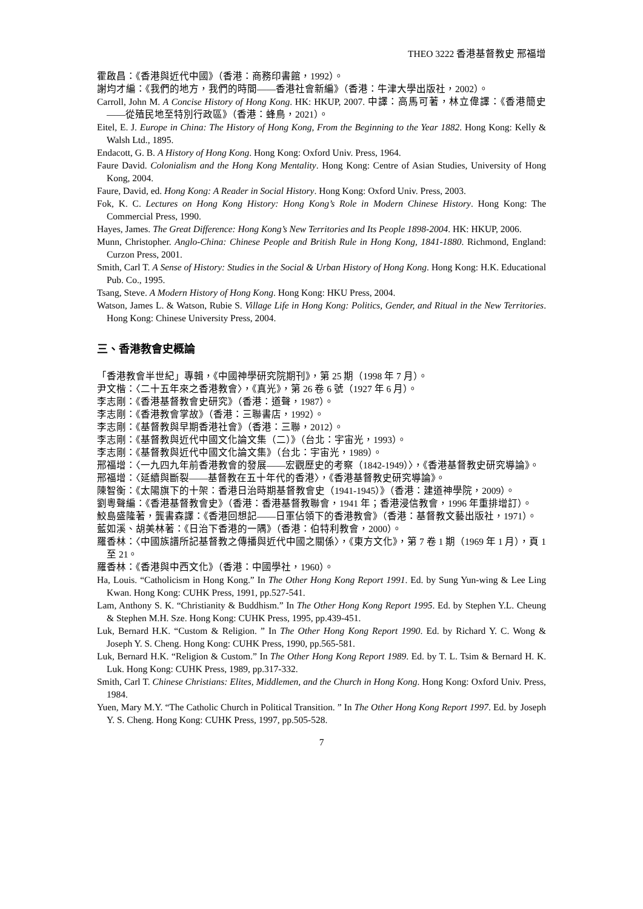THEO 3222 香港基督教史 邢福增
霍啟昌：《香港與近代中國》（香港：商務印書館，1992）。
謝均才編：《我們的地方，我們的時間——香港社會新編》（香港：牛津大學出版社，2002）。
Carroll, John M. A Concise History of Hong Kong. HK: HKUP, 2007. 中譯：高馬可著，林立偉譯：《香港簡史——從殖民地至特別行政區》（香港：蜂鳥，2021）。
Eitel, E. J. Europe in China: The History of Hong Kong, From the Beginning to the Year 1882. Hong Kong: Kelly & Walsh Ltd., 1895.
Endacott, G. B. A History of Hong Kong. Hong Kong: Oxford Univ. Press, 1964.
Faure David. Colonialism and the Hong Kong Mentality. Hong Kong: Centre of Asian Studies, University of Hong Kong, 2004.
Faure, David, ed. Hong Kong: A Reader in Social History. Hong Kong: Oxford Univ. Press, 2003.
Fok, K. C. Lectures on Hong Kong History: Hong Kong’s Role in Modern Chinese History. Hong Kong: The Commercial Press, 1990.
Hayes, James. The Great Difference: Hong Kong’s New Territories and Its People 1898-2004. HK: HKUP, 2006.
Munn, Christopher. Anglo-China: Chinese People and British Rule in Hong Kong, 1841-1880. Richmond, England: Curzon Press, 2001.
Smith, Carl T. A Sense of History: Studies in the Social & Urban History of Hong Kong. Hong Kong: H.K. Educational Pub. Co., 1995.
Tsang, Steve. A Modern History of Hong Kong. Hong Kong: HKU Press, 2004.
Watson, James L. & Watson, Rubie S. Village Life in Hong Kong: Politics, Gender, and Ritual in the New Territories. Hong Kong: Chinese University Press, 2004.
三、香港教會史概論
「香港教會半世紀」專輯，《中國神學研究院期刊》，第 25 期（1998 年 7 月）。
尹文楷：〈二十五年來之香港教會〉，《真光》，第 26 卷 6 號（1927 年 6 月）。
李志剛：《香港基督教會史研究》（香港：道聲，1987）。
李志剛：《香港教會掌故》（香港：三聯書店，1992）。
李志剛：《基督教與早期香港社會》（香港：三聯，2012）。
李志剛：《基督教與近代中國文化論文集（二）》（台北：宇宙光，1993）。
李志剛：《基督教與近代中國文化論文集》（台北：宇宙光，1989）。
邢福增：〈一九四九年前香港教會的發展——宏觀歷史的考察（1842-1949）〉，《香港基督教史研究導論》。
邢福增：〈延續與斷裂——基督教在五十年代的香港〉，《香港基督教史研究導論》。
陳智衡：《太陽旗下的十架：香港日治時期基督教會史（1941-1945）》（香港：建道神學院，2009）。
劉粵聲編：《香港基督教會史》（香港：香港基督教聯會，1941 年；香港浸信教會，1996 年重排增訂）。
鮫島盛隆著，龔書森譯：《香港回想記——日軍佔領下的香港教會》（香港：基督教文藝出版社，1971）。
藍如溪、胡美林著：《日治下香港的一隅》（香港：伯特利教會，2000）。
羅香林：〈中國族譜所記基督教之傳播與近代中國之關係〉，《東方文化》，第 7 卷 1 期（1969 年 1 月），頁 1 至 21。
羅香林：《香港與中西文化》（香港：中國學社，1960）。
Ha, Louis. “Catholicism in Hong Kong.” In The Other Hong Kong Report 1991. Ed. by Sung Yun-wing & Lee Ling Kwan. Hong Kong: CUHK Press, 1991, pp.527-541.
Lam, Anthony S. K. “Christianity & Buddhism.” In The Other Hong Kong Report 1995. Ed. by Stephen Y.L. Cheung & Stephen M.H. Sze. Hong Kong: CUHK Press, 1995, pp.439-451.
Luk, Bernard H.K. “Custom & Religion. ” In The Other Hong Kong Report 1990. Ed. by Richard Y. C. Wong & Joseph Y. S. Cheng. Hong Kong: CUHK Press, 1990, pp.565-581.
Luk, Bernard H.K. “Religion & Custom.” In The Other Hong Kong Report 1989. Ed. by T. L. Tsim & Bernard H. K. Luk. Hong Kong: CUHK Press, 1989, pp.317-332.
Smith, Carl T. Chinese Christians: Elites, Middlemen, and the Church in Hong Kong. Hong Kong: Oxford Univ. Press, 1984.
Yuen, Mary M.Y. “The Catholic Church in Political Transition. ” In The Other Hong Kong Report 1997. Ed. by Joseph Y. S. Cheng. Hong Kong: CUHK Press, 1997, pp.505-528.
7